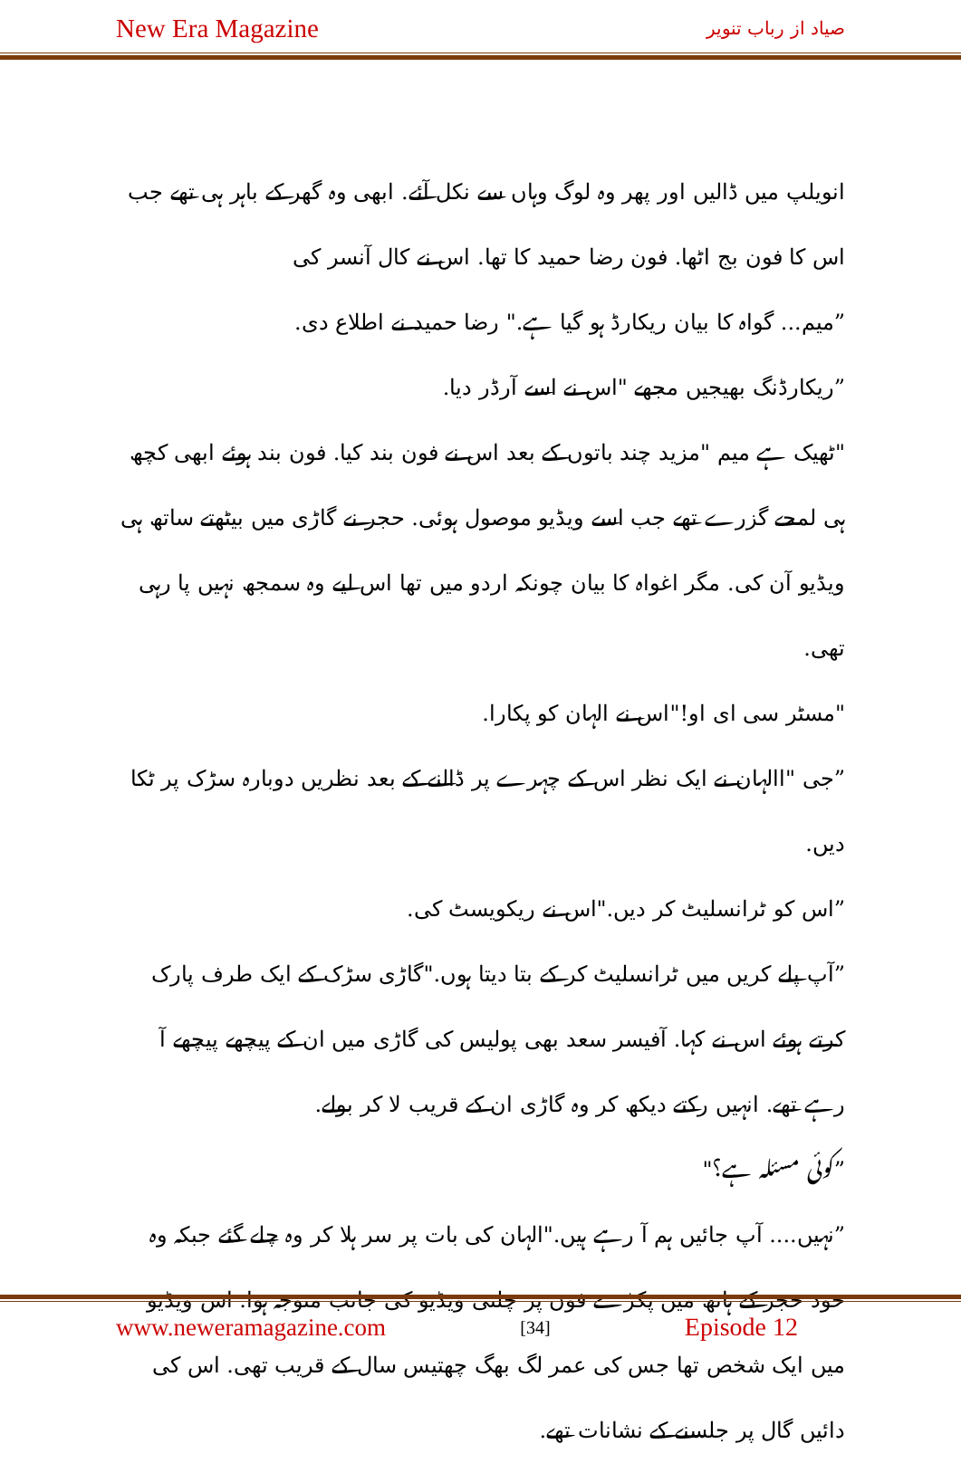New Era Magazine صیاد از رباب تنویر
انویلپ میں ڈالیں اور پھر وہ لوگ وہاں سے نکل آئے. ابھی وہ گھر کے باہر ہی تھے جب اس کا فون بج اٹھا. فون رضا حمید کا تھا. اس نے کال آنسر کی
”میم... گواہ کا بیان ریکارڈ ہو گیا ہے." رضا حمید نے اطلاع دی.
”ریکارڈنگ بھیجیں مجھے "اس نے اسے آرڈر دیا.
"ٹھیک ہے میم "مزید چند باتوں کے بعد اس نے فون بند کیا. فون بند ہوئے ابھی کچھ ہی لمحے گزرے تھے جب اسے ویڈیو موصول ہوئی. حجر نے گاڑی میں بیٹھتے ساتھ ہی ویڈیو آن کی. مگر اغواہ کا بیان چونکہ اردو میں تھا اس لیے وہ سمجھ نہیں پا رہی تھی.
"مسٹر سی ای او!"اس نے الہان کو پکارا.
”جی "االہان نے ایک نظر اس کے چہرے پر ڈالنے کے بعد نظریں دوبارہ سڑک پر ٹکا دیں.
”اس کو ٹرانسلیٹ کر دیں."اس نے ریکویسٹ کی.
”آپ پلے کریں میں ٹرانسلیٹ کر کے بتا دیتا ہوں."گاڑی سڑک کے ایک طرف پارک کرتے ہوئے اس نے کہا. آفیسر سعد بھی پولیس کی گاڑی میں ان کے پیچھے پیچھے آ رہے تھے. انہیں رکتے دیکھ کر وہ گاڑی ان کے قریب لا کر بولے.
”کوئی مسئلہ ہے؟"
”نہیں.... آپ جائیں ہم آ رہے ہیں."الہان کی بات پر سر ہلا کر وہ چلے گئے جبکہ وہ خود حجر کے ہاتھ میں پکڑے فون پر چلتی ویڈیو کی جانب متوجہ ہوا. اس ویڈیو میں ایک شخص تھا جس کی عمر لگ بھگ چھتیس سال کے قریب تھی. اس کی دائیں گال پر جلسنے کے نشانات تھے.
www.neweramagazine.com [34] Episode 12